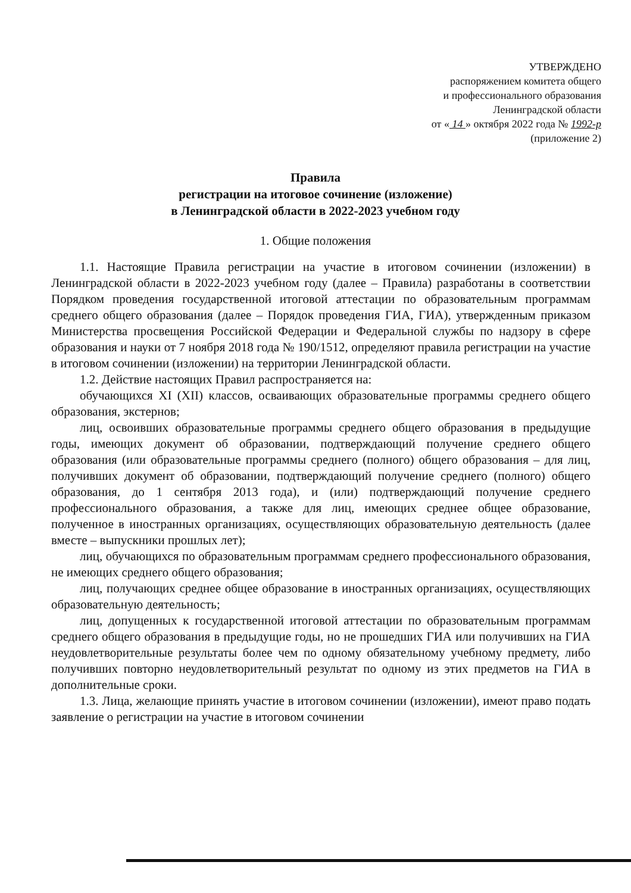УТВЕРЖДЕНО
распоряжением комитета общего
и профессионального образования
Ленинградской области
от « 14 » октября 2022 года № 1992-р
(приложение 2)
Правила
регистрации на итоговое сочинение (изложение)
в Ленинградской области в 2022-2023 учебном году
1. Общие положения
1.1. Настоящие Правила регистрации на участие в итоговом сочинении (изложении) в Ленинградской области в 2022-2023 учебном году (далее – Правила) разработаны в соответствии Порядком проведения государственной итоговой аттестации по образовательным программам среднего общего образования (далее – Порядок проведения ГИА, ГИА), утвержденным приказом Министерства просвещения Российской Федерации и Федеральной службы по надзору в сфере образования и науки от 7 ноября 2018 года № 190/1512, определяют правила регистрации на участие в итоговом сочинении (изложении) на территории Ленинградской области.
1.2. Действие настоящих Правил распространяется на:
обучающихся XI (XII) классов, осваивающих образовательные программы среднего общего образования, экстернов;
лиц, освоивших образовательные программы среднего общего образования в предыдущие годы, имеющих документ об образовании, подтверждающий получение среднего общего образования (или образовательные программы среднего (полного) общего образования – для лиц, получивших документ об образовании, подтверждающий получение среднего (полного) общего образования, до 1 сентября 2013 года), и (или) подтверждающий получение среднего профессионального образования, а также для лиц, имеющих среднее общее образование, полученное в иностранных организациях, осуществляющих образовательную деятельность (далее вместе – выпускники прошлых лет);
лиц, обучающихся по образовательным программам среднего профессионального образования, не имеющих среднего общего образования;
лиц, получающих среднее общее образование в иностранных организациях, осуществляющих образовательную деятельность;
лиц, допущенных к государственной итоговой аттестации по образовательным программам среднего общего образования в предыдущие годы, но не прошедших ГИА или получивших на ГИА неудовлетворительные результаты более чем по одному обязательному учебному предмету, либо получивших повторно неудовлетворительный результат по одному из этих предметов на ГИА в дополнительные сроки.
1.3. Лица, желающие принять участие в итоговом сочинении (изложении), имеют право подать заявление о регистрации на участие в итоговом сочинении